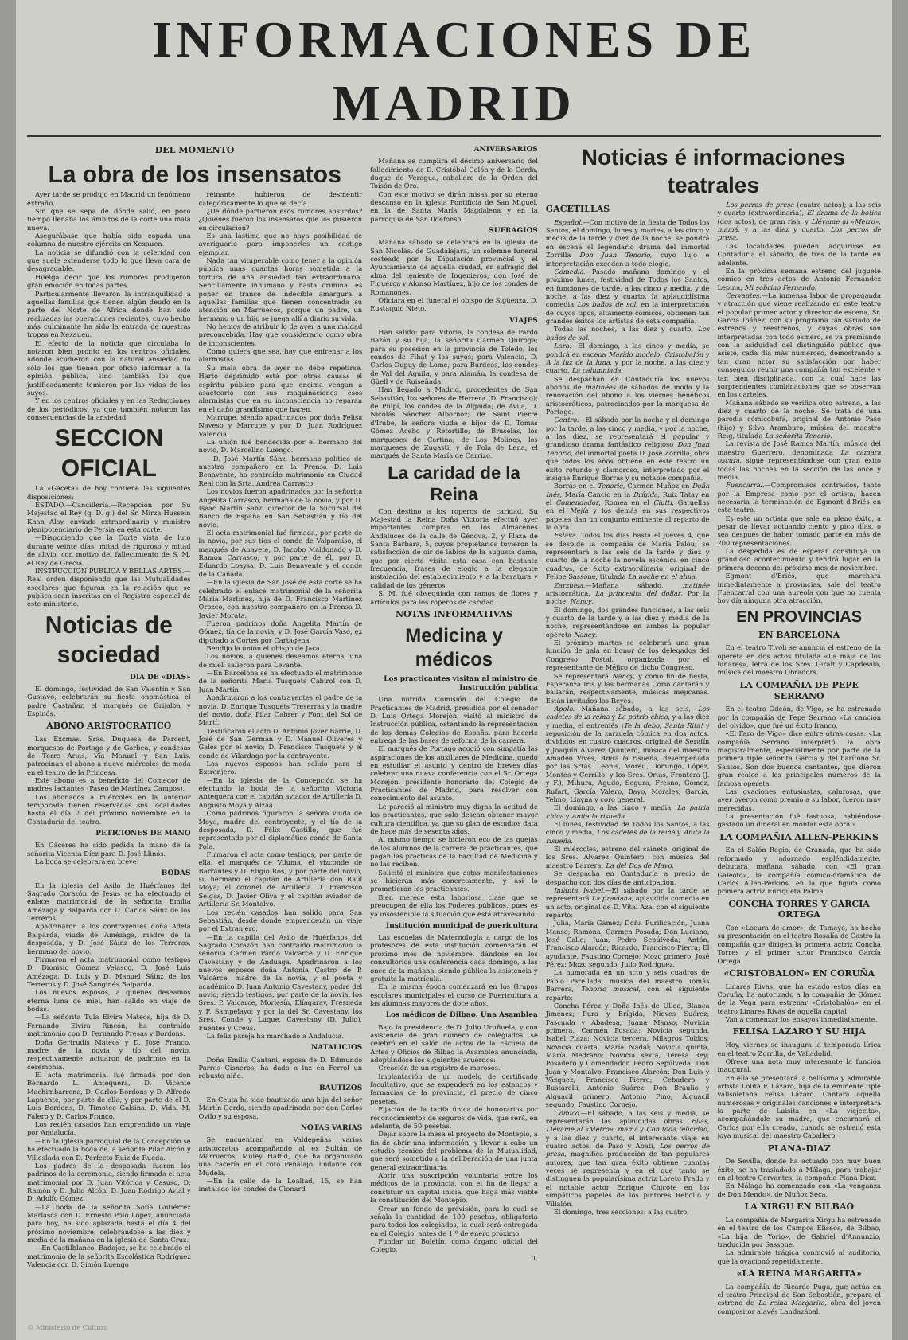INFORMACIONES DE MADRID
DEL MOMENTO
La obra de los insensatos
Ayer tarde se produjo en Madrid un fenómeno extraño.
Sin que se sepa de dónde salió, en poco tiempo llenaba los ámbitos de la corte una mala nueva.
Asegurábase que había sido copada una columna de nuestro ejército en Xexauen.
La noticia se difundió con la celeridad con que suele extenderse todo lo que lleva cara de desagradable.
Huelga decir que los rumores produjeron gran emoción en todas partes.
Particularmente llevaron la intranquilidad a aquellas familias que tienen algún deudo en la parte del Norte de Africa donde han sido realizadas las operaciones recientes, cuyo hecho más culminante ha sido la entrada de nuestras tropas en Xexauen.
El efecto de la noticia que circulaba lo notaron bien pronto en los centros oficiales, adonde acudieron con la natural ansiedad no sólo los que tienen por oficio informar a la opinión pública, sino también los que justificadamente temieron por las vidas de los suyos.
Y en los centros oficiales y en las Redacciones de los periódicos, ya que también notaron las consecuencias de la ansiedad
SECCION OFICIAL
La «Gaceta» de hoy contiene las siguientes disposiciones:
ESTADO.—Cancillería.—Recepción por Su Majestad el Rey (q. D. g.) del Sr. Mirza Hussein Khan Alay, enviado extraordinario y ministro plenipotenciario de Persia en esta corte.
—Disponiendo que la Corte vista de luto durante veinte días, mitad de riguroso y mitad de alivio, con motivo del fallecimiento de S. M. el Rey de Grecia.
INSTRUCCION PUBLICA Y BELLAS ARTES.—Real orden disponiendo que las Mutualidades escolares que figuran en la relación que se publica sean inscritas en el Registro especial de este ministerio.
Noticias de sociedad
DIA DE «DIAS»
El domingo, festividad de San Valentín y San Gustavo, celebrarán su fiesta onomástica el padre Castañar, el marqués de Grijalba y Espinós.
ABONO ARISTOCRATICO
Las Excmas. Sras. Duquesa de Parcent, marquesas de Portago y de Gorbea, y condesas de Torre Arias, Vía Manuel y San Luis, patrocinan el abono a nueve miércoles de moda en el teatro de la Princesa.
Este abono es a beneficio del Comedor de madres lactantes (Paseo de Martínez Campos).
Los abonados a miércoles en la anterior temporada tienen reservadas sus localidades hasta el día 2 del próximo noviembre en la Contaduría del teatro.
PETICIONES DE MANO
En Cáceres ha sido pedida la mano de la señorita Vicenta Díez para D. José Llinós.
La boda se celebrará en breve.
BODAS
En la iglesia del Asilo de Huérfanos del Sagrado Corazón de Jesús se ha efectuado el enlace matrimonial de la señorita Emilia Amézaga y Balparda con D. Carlos Sáinz de los Terreros.
Apadrinaron a los contrayentes doña Adela Balparda, viuda de Amézaga, madre de la desposada, y D. José Sáinz de los Terreros, hermano del novio.
Firmaron el acta matrimonial como testigos D. Dionisio Gómez Velasco, D. José Luis Amézaga, D. Luis y D. Manuel Sáinz de los Terreros y D. José Sanginés Balparda.
Los nuevos esposos, a quienes deseamos eterna luna de miel, han salido en viaje de bodas.
—La señorita Tula Elvira Mateos, hija de D. Fernando Elvira Rincón, ha contraído matrimonio con D. Fernando Presas y Bordons.
Doña Gertrudis Mateos y D. José Franco, madre de la novia y tío del novio, respectivamente, actuaron de padrinos en la ceremonia.
El acta matrimonial fué firmada por don Bernardo L. Antequera, D. Vicente Machimbarrena, D. Carlos Bordons y D. Alfredo Lapuente, por parte de ella; y por parte de él D. Luis Bordons, D. Timoteo Galsina, D. Vidal M. Falero y D. Carlos Franco.
Los recién casados han emprendido un viaje por Andalucía.
—En la iglesia parroquial de la Concepción se ha efectuado la boda de la señorita Pilar Alcón y Villoslada con D. Perfecto Ruiz de Rueda.
Los padres de la desposada fueron los padrinos de la ceremonia, siendo firmada el acta matrimonial por D. Juan Vitórica y Casuso, D. Ramón y D. Julio Alcón, D. Juan Rodrigo Avial y D. Adolfo Gómez.
—La boda de la señorita Sofía Gutiérrez Marlasca con D. Ernesto Polo López, anunciada para hoy, ha sido aplazada hasta el día 4 del próximo noviembre, celebrándose a las diez y media de la mañana en la iglesia de Santa Cruz.
—En Castilblanco, Badajoz, se ha celebrado el matrimonio de la señorita Escolástica Rodríguez Valencia con D. Simón Luengo
reinante, hubieron de desmentir categóricamente lo que se decía.
¿De dónde partieron esos rumores absurdos? ¿Quiénes fueron los insensatos que los pusieron en circulación?
Es una lástima que no haya posibilidad de averiguarlo para imponerles un castigo ejemplar.
Nada tan vituperable como tener a la opinión pública unas cuantas horas sometida a la tortura de una ansiedad tan extraordinaria. Sencillamente inhumano y hasta criminal es poner en trance de indecible amargura a aquellas familias que tienen concentrada su atención en Marruecos, porque un padre, un hermano o un hijo se juega allí a diario su vida.
No hemos de atribuir lo de ayer a una maldad preconcebida. Hay que considerarlo como obra de inconscientes.
Como quiera que sea, hay que enfrenar a los alarmistas.
Su mala obra de ayer no debe repetirse. Harto deprimido está por otras causas el espíritu público para que encima vengan a asaetearlo con sus maquinaciones esos alarmistas que en su inconsciencia no reparan en el daño grandísimo que hacen.
Marrupe, siendo apadrinados por doña Felisa Naveso y Marrupe y por D. Juan Rodríguez Valencia.
La unión fué bendecida por el hermano del novio, D. Marcelino Luengo.
—D. José Martín Sánz, hermano político de nuestro compañero en la Prensa D. Luis Benavente, ha contraído matrimonio en Ciudad Real con la Srta. Andrea Carrasco.
Los novios fueron apadrinados por la señorita Angelita Carrasco, hermana de la novia, y por D. Isaac Martín Sanz, director de la Sucursal del Banco de España en San Sebastián y tío del novio.
El acta matrimonial fué firmada, por parte de la novia, por sus tíos el conde de Valparaíso, el marqués de Anavete, D. Jacobo Maldonado y D. Ramón Carrasco; y por parte de él, por D. Eduardo Loaysa, D. Luis Benavente y el conde de la Cañada.
—En la iglesia de San José de esta corte se ha celebrado el enlace matrimonial de la señorita María Martínez, hija de D. Francisco Martínez Orozco, con nuestro compañero en la Prensa D. Javier Morata.
Fueron padrinos doña Angelita Martín de Gómez, tía de la novia, y D. José García Vaso, ex diputado a Cortes por Cartagena.
Bendijo la unión el obispo de Jaca.
Los novios, a quienes deseamos eterna luna de miel, salieron para Levante.
—En Barcelona se ha efectuado el matrimonio de la señorita María Tusquets Cabirol con D. Juan Martín.
Apadrinaron a los contrayentes el padre de la novia, D. Enrique Tusquets Treserras y la madre del novio, doña Pilar Cabrer y Font del Sol de Martí.
Testificaron el acto D. Antonio Jover Barrie, D. José de San Germán y D. Manuel Oliveres y Gales por el novio; D. Francisco Tusquets y el conde de Vilardaga por la contrayente.
Los nuevos esposos han salido para el Extranjero.
—En la iglesia de la Concepción se ha efectuado la boda de la señorita Victoria Antequera con el capitán aviador de Artillería D. Augusto Moya y Alzáa.
Como padrinos figuraron la señora viuda de Moya, madre del contrayente, y el tío de la desposada, D. Félix Castillo, que fué representado por el diplomático conde de Santa Pola.
Firmaron el acta como testigos, por parte de ella, el marqués de Viluma, el vizconde de Barrantes y D. Eligio Ros, y por parte del novio, su hermano el capitán de Artillería don Raúl Moya; el coronel de Artillería D. Francisco Selgas, D. Javier Oliva y el capitán aviador de Artillería Sr. Montalvo.
Los recién casados han salido para San Sebastián, desde donde emprenderán un viaje por el Extranjero.
—En la capilla del Asilo de Huérfanos del Sagrado Corazón han contraído matrimonio la señorita Carmen Pardo Valcarce y D. Enrique Cavestany y de Anduaga. Apadrinaron a los nuevos esposos doña Antonia Castro de P. Valcárce, madre de la novia, y el poeta y académico D. Juan Antonio Cavestany, padre del novio; siendo testigos, por parte de la novia, los Sres. P. Valcarce, Morlesín, Elíagaray, Fresneda y F. Sampelayo; y por la del Sr. Cavestany, los Sres. Conde y Luque, Cavestany (D. Julio), Fuentes y Creus.
La feliz pareja ha marchado a Andalucía.
NATALICIOS
Doña Emilia Cantani, esposa de D. Edmundo Parras Cisneros, ha dado a luz en Ferrol un robusto niño.
BAUTIZOS
En Ceuta ha sido bautizada una hija del señor Martín Gordo, siendo apadrinada por don Carlos Ovilo y su esposa.
NOTAS VARIAS
Se encuentran en Valdepeñas varios aristócratas acompañando al ex Sultán de Marruecos, Muley Haffid, que ha organizado una cacería en el coto Peñalajo, lindante con Mudela.
—En la calle de la Lealtad, 15, se han instalado los condes de Clonard
ANIVERSARIOS
Mañana se cumplirá el décimo aniversario del fallecimiento de D. Cristóbal Colón y de la Cerda, duque de Veragua, caballero de la Orden del Toisón de Oro.
Con este motivo se dirán misas por su eterno descanso en la iglesia Pontificia de San Miguel, en la de Santa María Magdalena y en la parroquia de San Ildefonso.
SUFRAGIOS
Mañana sábado se celebrará en la iglesia de San Nicolás, de Guadalajara, un solemne funeral costeado por la Diputación provincial y el Ayuntamiento de aquella ciudad, en sufragio del alma del teniente de Ingenieros, don José de Figueroa y Alonso Martínez, hijo de los condes de Romanones.
Oficiará en el funeral el obispo de Sigüenza, D. Eustaquio Nieto.
VIAJES
Han salido: para Vitoria, la condesa de Pardo Bazán y su hija, la señorita Carmen Quiroga; para su posesión en la provincia de Toledo, los condes de Fíhat y los suyos; para Valencia, D. Carlos Dupuy de Lome; para Burdeos, los condes de Val del Aguila, y para Alamán, la condesa de Güell y de Ruiseñada.
Han llegado a Madrid, procedentes de San Sebastián, los señores de Herrera (D. Francisco); de Pulpí, los condes de la Algaida; de Avila, D. Nicolás Sánchez Albornoz; de Saint Pierre d'Irube, la señora viuda e hijos de D. Tomás Gómez Acebo y Retortillo; de Bruselas, los marqueses de Cortina; de Los Molinos, los marqueses de Zugasti, y de Pola de Lena, el marqués de Santa María de Carrizo.
La caridad de la Reina
Con destino a los roperos de caridad, Su Majestad la Reina Doña Victoria efectuó ayer importantes compras en los Almacenes Andaluces de la calle de Génova, 2, y Plaza de Santa Bárbara, 5, cuyos propietarios tuvieron la satisfacción de oír de labios de la augusta dama, que por cierto visita esta casa con bastante frecuencia, frases de elogio a la elegante instalación del establecimiento y a la baratura y calidad de los géneros.
S. M. fué obsequiada con ramos de flores y artículos para los roperos de caridad.
NOTAS INFORMATIVAS
Medicina y médicos
Los practicantes visitan al ministro de Instrucción pública
Una nutrida Comisión del Colegio de Practicantes de Madrid, presidida por el senador D. Luis Ortega Morejón, visitó al ministro de Instrucción pública, ostentando la representación de los demás Colegios de España, para hacerle entrega de las bases de reforma de la carrera.
El marqués de Portago acogió con simpatía las aspiraciones de los auxiliares de Medicina, quedó en estudiar el asunto y dentro de breves días celebrar una nueva conferencia con el Sr. Ortega Morejón, presidente honorario del Colegio de Practicantes de Madrid, para resolver con conocimiento del asunto.
Le pareció al ministro muy digna la actitud de los practicantes, que sólo desean obtener mayor cultura científica, ya que su plan de estudios data de hace más de sesenta años.
Al mismo tiempo se hicieron eco de las quejas de los alumnos de la carrera de practicantes, que pagan las prácticas de la Facultad de Medicina y no las reciben.
Solicitó el ministro que estas manifestaciones se hicieran más concretamente, y así lo prometieron los practicantes.
Bien merece esta laboriosa clase que se preocupen de ella los Poderes públicos, pues es ya insostenible la situación que está atravesando.
Institución municipal de puericultura
Las escuelas de Maternología a cargo de los profesores de esta institución comenzarán el próximo mes de noviembre, dándose en los consultorios una conferencia cada domingo, a las once de la mañana, siendo pública la asistencia y gratuita la matrícula.
En la misma época comenzará en los Grupos escolares municipales el curso de Puericultura a las alumnas mayores de doce años.
Los médicos de Bilbao. Una Asamblea
Bajo la presidencia de D. Julio Uruñuela, y con asistencia de gran número de colegiados, se celebró en el salón de actos de la Escuela de Artes y Oficios de Bilbao la Asamblea anunciada, adoptándose los siguientes acuerdos:
Creación de un registro de morosos.
Implantación de un modelo de certificado facultativo, que se expenderá en los estancos y farmacias de la provincia, al precio de cinco pesetas.
Fijación de la tarifa única de honorarios por reconocimientos de seguros de vida, que será, en adelante, de 50 pesetas.
Dejar sobre la mesa el proyecto de Montepío, a fin de abrir una información, y llevar a cabo un estudio técnico del problema de la Mutualidad, que será sometido a la deliberación de una junta general extraordinaria.
Abrir una suscripción voluntaria entre los médicos de la provincia, con el fin de llegar a constituir un capital inicial que haga más viable la constitución del Montepío.
Crear un fondo de previsión, para lo cual se señala la cantidad de 100 pesetas, obligatoria para todos los colegiados, la cual será entregada en el Colegio, antes de 1.º de enero próximo.
Fundar un Boletín, como órgano oficial del Colegio.
T.
Noticias é informaciones teatrales
GACETILLAS
Español.—Con motivo de la fiesta de Todos los Santos, el domingo, lunes y martes, a las cinco y media de la tarde y diez de la noche, se pondrá en escena el legendario drama del inmortal Zorrilla Don Juan Tenorio, cuyo lujo e interpretación exceden a todo elogio.
Comedia.—Pasado mañana domingo y el próximo lunes, festividad de Todos los Santos, en funciones de tarde, a las cinco y media, y de noche, a las diez y cuarto, la aplaudidísima comedia Los baños de sol, en la interpretación de cuyos tipos, altamente cómicos, obtienen tan grandes éxitos los artistas de esta compañía.
Todas las noches, a las diez y cuarto, Los baños de sol.
Lara.—El domingo, a las cinco y media, se pondrá en escena Marido modelo, Cristobalón y A la luz de la luna, y por la noche, a las diez y cuarto, La calumniada.
Se despachan en Contaduría los nuevos abonos de matinées de sábados de moda y la renovación del abono a los viernes benéficos aristocráticos, patrocinados por la marquesa de Portago.
Centro.—El sábado por la noche y el domingo por la tarde, a las cinco y media, y por la noche, a las diez, se representará el popular y grandioso drama fantástico religioso Don Juan Tenorio, del inmortal poeta D. José Zorrilla, obra que todos los años obtiene en este teatro un éxito rotundo y clamoroso, interpretado por el insigne Enrique Borrás y su notable compañía.
Borrás en el Tenorio, Carmen Muñoz en Doña Inés, María Cancio en la Brígida, Ruiz Tatay en el Comendador, Romea en el Ciutti, Gatuellas en el Mejía y los demás en sus respectivos papeles dan un conjunto eminente al reparto de la obra.
Eslava. Todos los días hasta el jueves 4, que se despide la compañía de María Palou, se representará a las seis de la tarde y diez y cuarto de la noche la novela escénica en cinco cuadros, de éxito extraordinario, original de Felipe Sassone, titulada La noche en el alma.
Zarzuela.—Mañana sábado, matinée aristocrática, La princesita del dollar. Por la noche, Nancy.
El domingo, dos grandes funciones, a las seis y cuarto de la tarde y a las diez y media de la noche, representándose en ambas la popular opereta Nancy.
El próximo martes se celebrará una gran función de gala en honor de los delegados del Congreso Postal, organizada por el representante de Méjico de dicho Congreso.
Se representará Nancy, y como fin de fiesta, Esperanza Iris y las hermanas Corio cantarán y bailarán, respectivamente, músicas mejicanas. Están invitados los Reyes.
Apolo.—Mañana sábado, a las seis, Los cadetes de la reina y La patria chica, y a las diez y media, el entremés ¡Te la debo, Santa Rita! y reposición de la zarzuela cómica en dos actos, divididos en cuatro cuadros, original de Serafín y Joaquín Alvarez Quintero, música del maestro Amadeo Vives, Anita la risueña, desempeñada por las Srtas. Leonis, Moreu, Domingo, López, Montes y Cerrillo, y los Sres. Ortas, Frontera (J. y F.), Mihura, Agudo, Segura, Fresno, Gómez, Rufart, García Valero, Bayo, Morales, García, Yelmo, Llayna y coro general.
El domingo, a las cinco y media, La patria chica y Anita la risueña.
El lunes, festividad de Todos los Santos, a las cinco y media, Los cadetes de la reina y Anita la risueña.
El miércoles, estreno del sainete, original de los Sres. Alvarez Quintero, con música del maestro Barrera, La del Dos de Mayo.
Se despacha en Contaduría a precio de despacho con dos días de anticipación.
Infanta Isabel.—El sábado por la tarde se representará La praviana, aplaudida comedia en un acto, original de D. Vital Aza, con el siguiente reparto:
Julia, María Gámez; Doña Purificación, Juana Manso; Ramona, Carmen Posada; Don Luciano, José Calle; Juan, Pedro Sepúlveda; Antón, Francisco Alarcón; Ricardo, Francisco Pierra; El ayudante, Faustino Cornejo; Mozo primero, José Pérez; Mozo segundo, Julio Rodríguez.
La humorada en un acto y seis cuadros de Pablo Parellada, música del maestro Tomás Barrera, Tenorio musical, con el siguiente reparto:
Concha Pérez y Doña Inés de Ulloa, Blanca Jiménez; Pura y Brígida, Nieves Suárez; Pascuala y Abadesa, Juana Manso; Novicia primera, Carmen Posada; Novicia segunda, Isabel Plaza; Novicia tercera, Milagros Toldos; Novicia cuarta, María Nadal; Novicia quinta, María Medrano; Novicia sexta, Teresa Rey; Posadero y Comendador, Pedro Sepúlveda; Don Juan y Montalvo, Francisco Alarcón; Don Luis y Vázquez, Francisco Pierra; Cebadero y Bustarelli, Antonio Suárez; Don Braulio y Alguacil primero, Antonio Pino; Alguacil segundo, Faustino Cornejo.
Cómico.—El sábado, a las seis y media, se representarán las aplaudidas obras Ellas, Llévame al «Metro», mamá y Con toda felicidad, y a las diez y cuarto, el interesante viaje en cuatro actos, de Paso y Abati, Los perros de presa, magnífica producción de tan populares autores, que tan gran éxito obtiene cuantas veces se representa y en el que tanto se distinguen la popularísima actriz Loreto Prado y el notable actor Enrique Chicote en los simpáticos papeles de los pintores Rebollo y Villalón.
El domingo, tres secciones: a las cuatro,
Los perros de presa (cuatro actos); a las seis y cuarto (extraordinaria), El drama de la botica (dos actos), de gran risa, y Llévame al «Metro», mamá, y a las diez y cuarto, Los perros de presa.
Las localidades pueden adquirirse en Contaduría el sábado, de tres de la tarde en adelante.
En la próxima semana estreno del juguete cómico en tres actos de Antonio Fernández Lepina, Mi sobrino Fernando.
Cervantes.—La inmensa labor de propaganda y atracción que viene realizando en este teatro el popular primer actor y director de escena, Sr. García Ibáñez, con su programa tan variado de estrenos y reestrenos, y cuyas obras son interpretadas con todo esmero, se va premiando con la asiduidad del distinguido público que asiste, cada día más numeroso, demostrando a tan gran actor su satisfacción por haber conseguido reunir una compañía tan excelente y tan bien disciplinada, con la cual hace las sorprendentes combinaciones que se observan en los carteles.
Mañana sábado se verifica otro estreno, a las diez y cuarto de la noche. Se trata de una parodia cómicobufa, original de Antonio Paso (hijo) y Silva Aramburo, música del maestro Reig, titulada La señorita Tenorio.
La revista de José Ramos Martín, música del maestro Guerrero, denominada La cámara oscura, sigue representándose con gran éxito todas las noches en la sección de las once y media.
Fuencarral.—Compromisos contraídos, tanto por la Empresa como por el artista, hacen necesaria la terminación de Egmont d'Briés en este teatro.
Es este un artista que sale en pleno éxito, a pesar de llevar actuando ciento y pico días, o sea después de haber tomado parte en más de 200 representaciones.
La despedida es de esperar constituya un grandioso acontecimiento y tendrá lugar en la primera decena del próximo mes de noviembre.
Egmont d'Briés, que marchará inmediatamente a provincias, sale del teatro Fuencarral con una aureola con que no cuenta hoy día ninguna otra atracción.
EN PROVINCIAS
EN BARCELONA
En el teatro Tívoli se anuncia el estreno de la opereta en dos actos titulada «La maja de los lunares», letra de los Sres. Giralt y Capdevila, música del maestro Obradors.
LA COMPAÑIA DE PEPE SERRANO
En el teatro Odeón, de Vigo, se ha estrenado por la compañía de Pepe Serrano «La canción del olvido», que fué un éxito franco.
«El Faro de Vigo» dice entre otras cosas: «La compañía Serrano interpretó la obra magistralmente, especialmente por parte de la primera tiple señorita García y del barítono Sr. Santos. Son dos buenos cantantes, que dieron gran realce a los principales números de la famosa opereta.
Las ovaciones entusiastas, calurosas, que ayer oyeron como premio a su labor, fueron muy merecidas.
La presentación fué fastuosa, habiéndose gastado un dineral en montar esta obra.»
LA COMPAÑIA ALLEN-PERKINS
En el Salón Regio, de Granada, que ha sido reformado y adornado espléndidamente, debutara mañana sábado, con «El gran Galeoto», la compañía cómico-dramática de Carlos Allen-Perkins, en la que figura como primera actriz Enriqueta Palma.
CONCHA TORRES Y GARCIA ORTEGA
Con «Locura de amor», de Tamayo, ha hecho su presentación en el teatro Rosalía de Castro la compañía que dirigen la primera actriz Concha Torres y el primer actor Francisco García Ortega.
«CRISTOBALON» EN CORUÑA
Linares Rivas, que ha estado estos días en Coruña, ha autorizado a la compañía de Gómez de la Vega para estrenar «Cristobalón» en el teatro Linares Rivas de aquella capital.
Van a comenzar los ensayos inmediatamente.
FELISA LAZARO Y SU HIJA
Hoy, viernes se inaugura la temporada lírica en el teatro Zorrilla, de Valladolid.
Ofrece una nota muy interesante la función inaugural.
En ella se presentará la bellísima y admirable artista Lolita F. Lázaro, hija de la eminente tiple valisoletana Felisa Lázaro. Cantará aquélla numerosas y originales canciones e interpretará la parte de Luisita en «La viejecita», acompañándole su madre, que encarnará el Carlos por ella creado, cuando se estrenó esta joya musical del maestro Caballero.
PLANA-DIAZ
De Sevilla, donde ha actuado con muy buen éxito, se ha trasladado a Málaga, para trabajar en el teatro Cervantes, la compañía Plana-Díaz.
En Málaga ha comenzado con «La venganza de Don Mendo», de Muñoz Seca.
LA XIRGU EN BILBAO
La compañía de Margarita Xirgu ha estrenado en el teatro de los Campos Elíseos, de Bilbao, «La hija de Yorio», de Gabriel d'Annunzio, traducida por Sassone.
La admirable trágica conmovió al auditorio, que la ovacionó repetidamente.
«LA REINA MARGARITA»
La compañía de Ricardo Puga, que actúa en el teatro Principal de San Sebastián, prepara el estreno de La reina Margarita, obra del joven compositor alavés Landazábal.
© Ministerio de Cultura